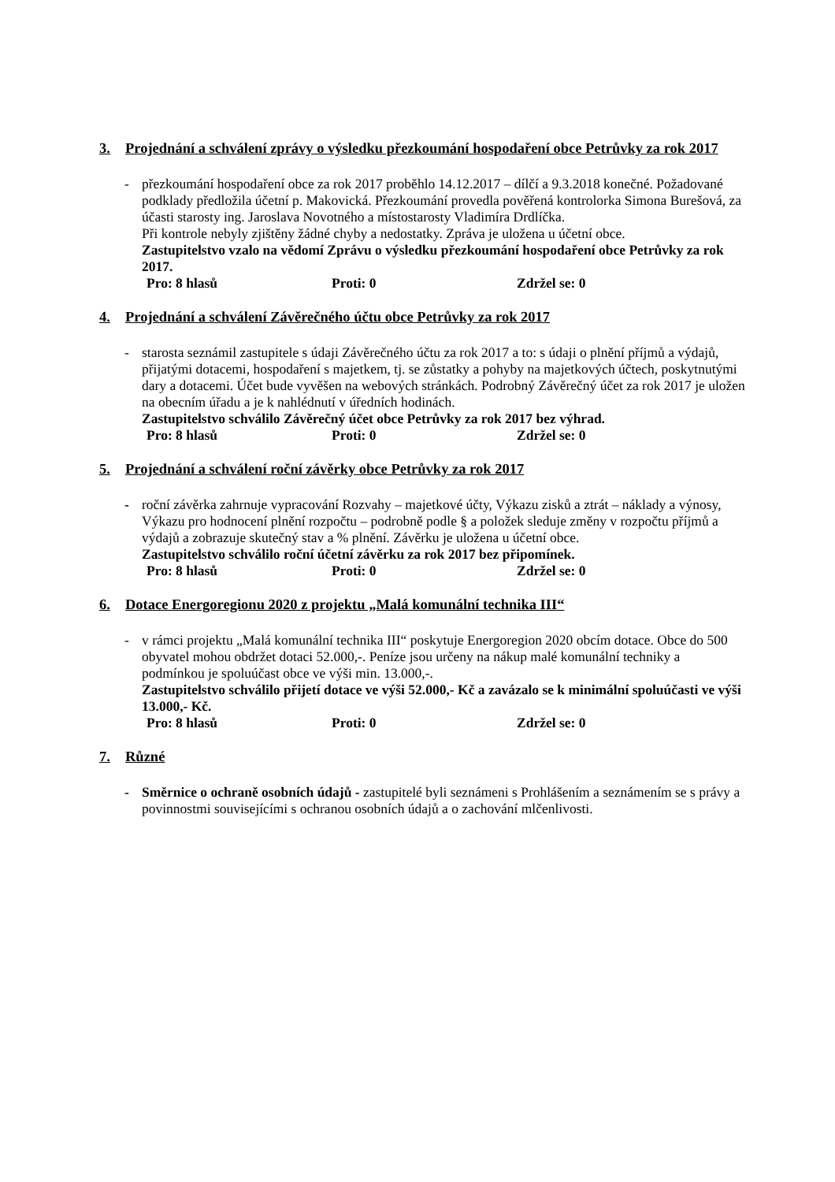3. Projednání a schválení zprávy o výsledku přezkoumání hospodaření obce Petrůvky za rok 2017
- přezkoumání hospodaření obce za rok 2017 proběhlo 14.12.2017 – dílčí a 9.3.2018 konečné. Požadované podklady předložila účetní p. Makovická. Přezkoumání provedla pověřená kontrolorka Simona Burešová, za účasti starosty ing. Jaroslava Novotného a místostarosty Vladimíra Drdlíčka.
Při kontrole nebyly zjištěny žádné chyby a nedostatky. Zpráva je uložena u účetní obce.
Zastupitelstvo vzalo na vědomí Zprávu o výsledku přezkoumání hospodaření obce Petrůvky za rok 2017.
Pro: 8 hlasů Proti: 0 Zdržel se: 0
4. Projednání a schválení Závěrečného účtu obce Petrůvky za rok 2017
- starosta seznámil zastupitele s údaji Závěrečného účtu za rok 2017 a to: s údaji o plnění příjmů a výdajů, přijatými dotacemi, hospodaření s majetkem, tj. se zůstatky a pohyby na majetkových účtech, poskytnutými dary a dotacemi. Účet bude vyvěšen na webových stránkách. Podrobný Závěrečný účet za rok 2017 je uložen na obecním úřadu a je k nahlédnutí v úředních hodinách.
Zastupitelstvo schválilo Závěrečný účet obce Petrůvky za rok 2017 bez výhrad.
Pro: 8 hlasů Proti: 0 Zdržel se: 0
5. Projednání a schválení roční závěrky obce Petrůvky za rok 2017
- roční závěrka zahrnuje vypracování Rozvahy – majetkové účty, Výkazu zisků a ztrát – náklady a výnosy, Výkazu pro hodnocení plnění rozpočtu – podrobně podle § a položek sleduje změny v rozpočtu příjmů a výdajů a zobrazuje skutečný stav a % plnění. Závěrku je uložena u účetní obce.
Zastupitelstvo schválilo roční účetní závěrku za rok 2017 bez připomínek.
Pro: 8 hlasů Proti: 0 Zdržel se: 0
6. Dotace Energoregionu 2020 z projektu „Malá komunální technika III“
- v rámci projektu „Malá komunální technika III“ poskytuje Energoregion 2020 obcím dotace. Obce do 500 obyvatel mohou obdržet dotaci 52.000,-. Peníze jsou určeny na nákup malé komunální techniky a podmínkou je spoluúčast obce ve výši min. 13.000,-.
Zastupitelstvo schválilo přijetí dotace ve výši 52.000,- Kč a zavázalo se k minimální spoluúčasti ve výši 13.000,- Kč.
Pro: 8 hlasů Proti: 0 Zdržel se: 0
7. Různé
- Směrnice o ochraně osobních údajů - zastupitelé byli seznámeni s Prohlášením a seznámením se s právy a povinnostmi souvisejícími s ochranou osobních údajů a o zachování mlčenlivosti.